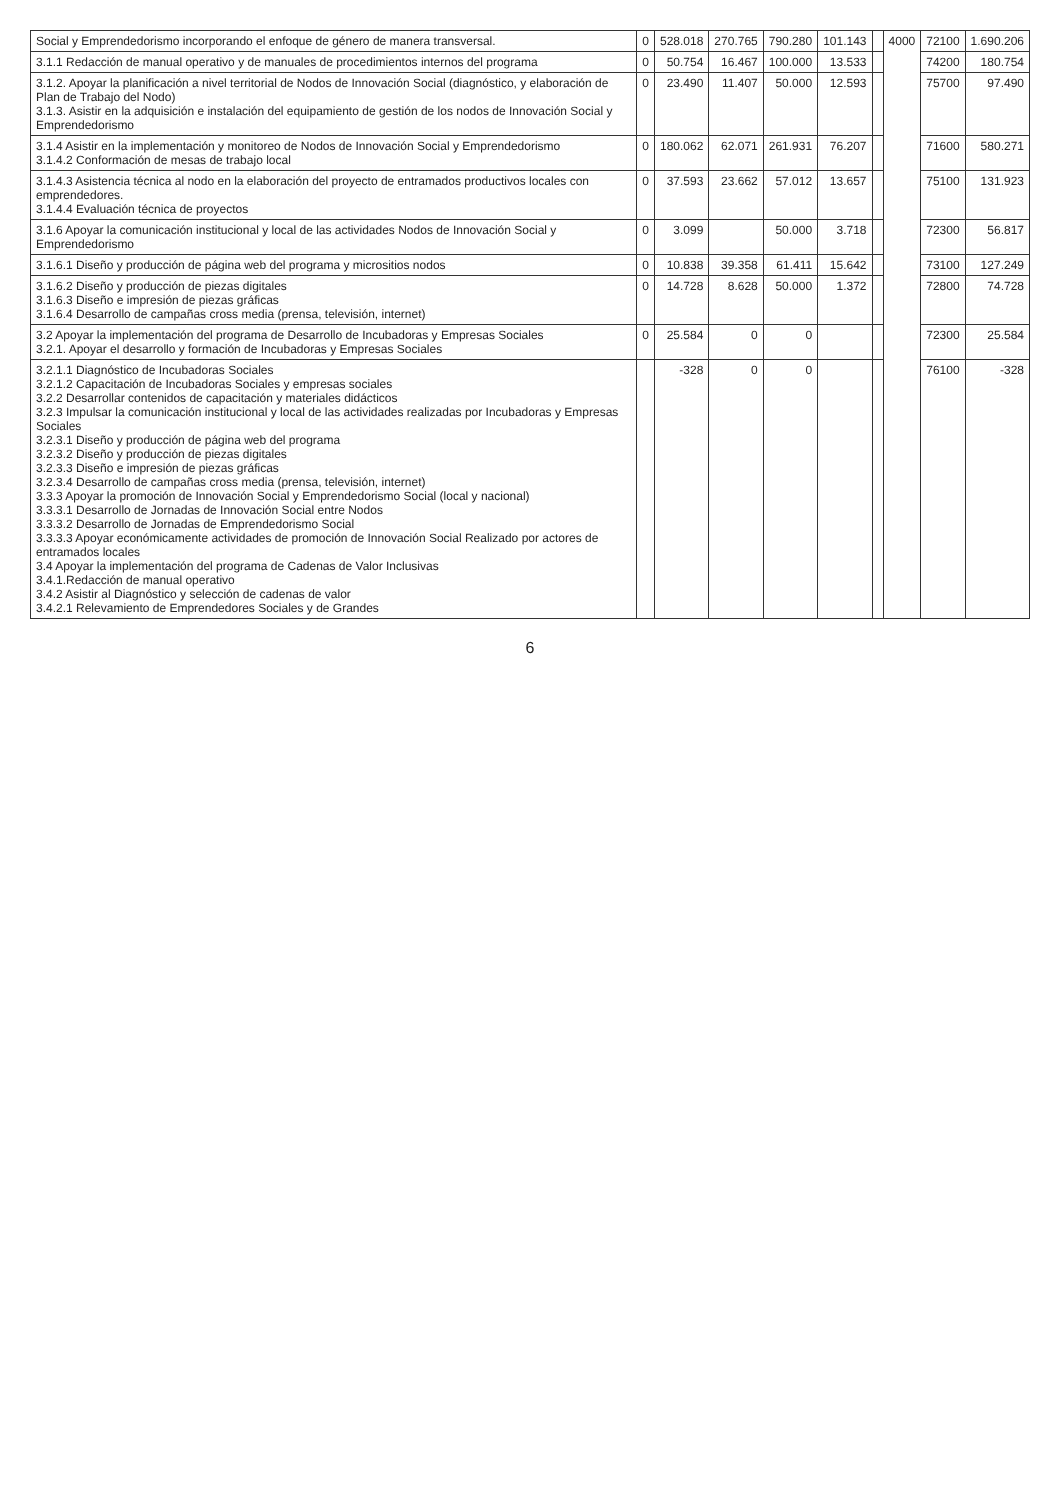| Social y Emprendedorismo incorporando el enfoque de género de manera transversal. | 0 | 528.018 | 270.765 | 790.280 | 101.143 | | 4000 | 72100 | 1.690.206 |
| 3.1.1 Redacción de manual operativo y de manuales de procedimientos internos del programa | 0 | 50.754 | 16.467 | 100.000 | 13.533 | | | 74200 | 180.754 |
| 3.1.2. Apoyar la planificación a nivel territorial de Nodos de Innovación Social (diagnóstico, y elaboración de Plan de Trabajo del Nodo) 3.1.3. Asistir en la adquisición e instalación del equipamiento de gestión de los nodos de Innovación Social y Emprendedorismo | 0 | 23.490 | 11.407 | 50.000 | 12.593 | | | 75700 | 97.490 |
| 3.1.4 Asistir en la implementación y monitoreo de Nodos de Innovación Social y Emprendedorismo 3.1.4.2 Conformación de mesas de trabajo local | 0 | 180.062 | 62.071 | 261.931 | 76.207 | | | 71600 | 580.271 |
| 3.1.4.3 Asistencia técnica al nodo en la elaboración del proyecto de entramados productivos locales con emprendedores. 3.1.4.4 Evaluación técnica de proyectos | 0 | 37.593 | 23.662 | 57.012 | 13.657 | | | 75100 | 131.923 |
| 3.1.6 Apoyar la comunicación institucional y local de las actividades Nodos de Innovación Social y Emprendedorismo | 0 | 3.099 | | 50.000 | 3.718 | | | 72300 | 56.817 |
| 3.1.6.1 Diseño y producción de página web del programa y micrositios nodos | 0 | 10.838 | 39.358 | 61.411 | 15.642 | | | 73100 | 127.249 |
| 3.1.6.2 Diseño y producción de piezas digitales 3.1.6.3 Diseño e impresión de piezas gráficas 3.1.6.4 Desarrollo de campañas cross media (prensa, televisión, internet) | 0 | 14.728 | 8.628 | 50.000 | 1.372 | | | 72800 | 74.728 |
| 3.2 Apoyar la implementación del programa de Desarrollo de Incubadoras y Empresas Sociales 3.2.1. Apoyar el desarrollo y formación de Incubadoras y Empresas Sociales | 0 | 25.584 | 0 | 0 | | | | 72300 | 25.584 |
| 3.2.1.1 Diagnóstico de Incubadoras Sociales 3.2.1.2 Capacitación de Incubadoras Sociales y empresas sociales 3.2.2 Desarrollar contenidos de capacitación y materiales didácticos 3.2.3 Impulsar la comunicación institucional y local de las actividades realizadas por Incubadoras y Empresas Sociales 3.2.3.1 Diseño y producción de página web del programa 3.2.3.2 Diseño y producción de piezas digitales 3.2.3.3 Diseño e impresión de piezas gráficas 3.2.3.4 Desarrollo de campañas cross media (prensa, televisión, internet) 3.3.3 Apoyar la promoción de Innovación Social y Emprendedorismo Social (local y nacional) 3.3.3.1 Desarrollo de Jornadas de Innovación Social entre Nodos 3.3.3.2 Desarrollo de Jornadas de Emprendedorismo Social 3.3.3.3 Apoyar económicamente actividades de promoción de Innovación Social Realizado por actores de entramados locales 3.4 Apoyar la implementación del programa de Cadenas de Valor Inclusivas 3.4.1.Redacción de manual operativo 3.4.2 Asistir al Diagnóstico y selección de cadenas de valor 3.4.2.1 Relevamiento de Emprendedores Sociales y de Grandes | | -328 | 0 | 0 | | | | 76100 | -328 |
6